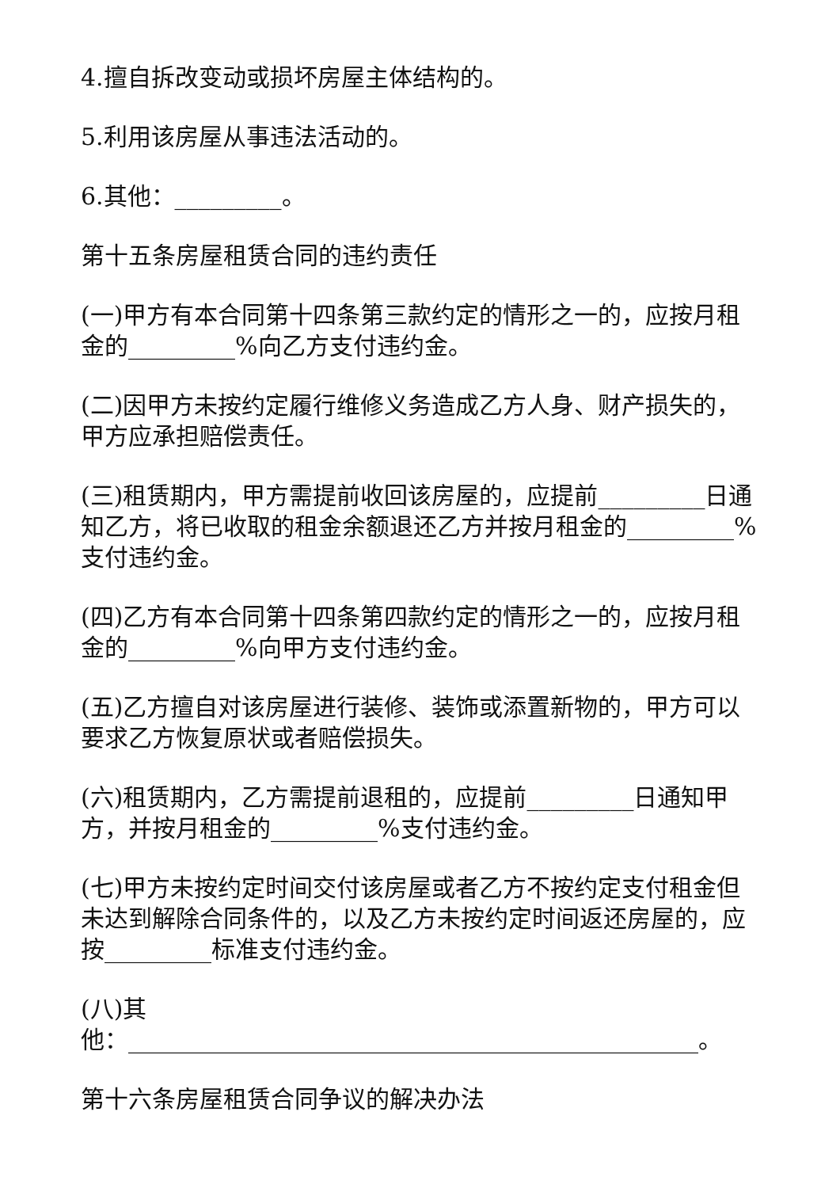4.擅自拆改变动或损坏房屋主体结构的。
5.利用该房屋从事违法活动的。
6.其他：_________。
第十五条房屋租赁合同的违约责任
(一)甲方有本合同第十四条第三款约定的情形之一的，应按月租金的_________%向乙方支付违约金。
(二)因甲方未按约定履行维修义务造成乙方人身、财产损失的，甲方应承担赔偿责任。
(三)租赁期内，甲方需提前收回该房屋的，应提前_________日通知乙方，将已收取的租金余额退还乙方并按月租金的_________%支付违约金。
(四)乙方有本合同第十四条第四款约定的情形之一的，应按月租金的_________%向甲方支付违约金。
(五)乙方擅自对该房屋进行装修、装饰或添置新物的，甲方可以要求乙方恢复原状或者赔偿损失。
(六)租赁期内，乙方需提前退租的，应提前_________日通知甲方，并按月租金的_________%支付违约金。
(七)甲方未按约定时间交付该房屋或者乙方不按约定支付租金但未达到解除合同条件的，以及乙方未按约定时间返还房屋的，应按_________标准支付违约金。
(八)其
他：________________________________________________。
第十六条房屋租赁合同争议的解决办法